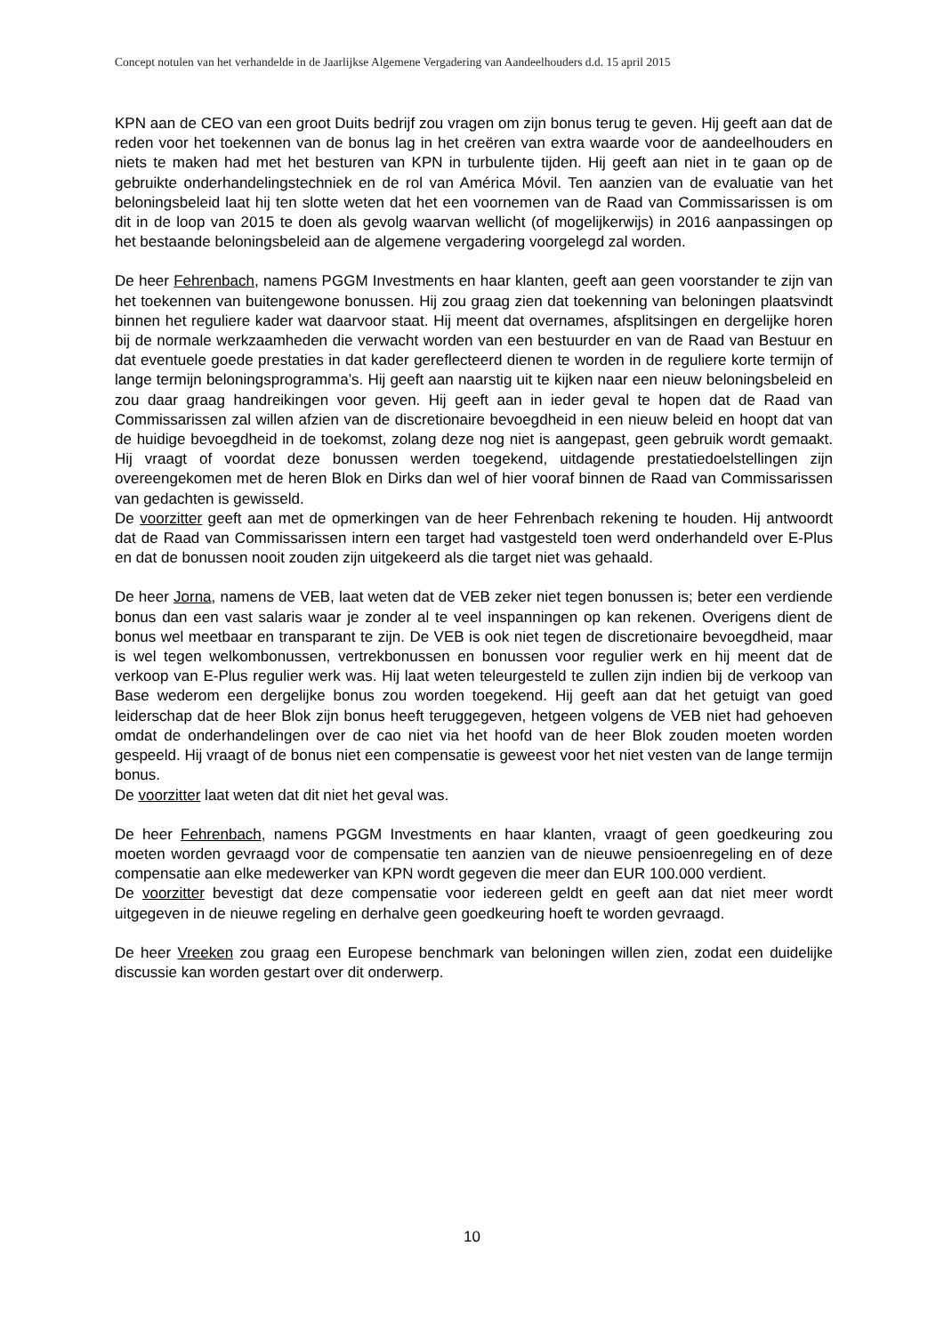Concept notulen van het verhandelde in de Jaarlijkse Algemene Vergadering van Aandeelhouders d.d. 15 april 2015
KPN aan de CEO van een groot Duits bedrijf zou vragen om zijn bonus terug te geven. Hij geeft aan dat de reden voor het toekennen van de bonus lag in het creëren van extra waarde voor de aandeelhouders en niets te maken had met het besturen van KPN in turbulente tijden. Hij geeft aan niet in te gaan op de gebruikte onderhandelingstechniek en de rol van América Móvil. Ten aanzien van de evaluatie van het beloningsbeleid laat hij ten slotte weten dat het een voornemen van de Raad van Commissarissen is om dit in de loop van 2015 te doen als gevolg waarvan wellicht (of mogelijkerwijs) in 2016 aanpassingen op het bestaande beloningsbeleid aan de algemene vergadering voorgelegd zal worden.
De heer Fehrenbach, namens PGGM Investments en haar klanten, geeft aan geen voorstander te zijn van het toekennen van buitengewone bonussen. Hij zou graag zien dat toekenning van beloningen plaatsvindt binnen het reguliere kader wat daarvoor staat. Hij meent dat overnames, afsplitsingen en dergelijke horen bij de normale werkzaamheden die verwacht worden van een bestuurder en van de Raad van Bestuur en dat eventuele goede prestaties in dat kader gereflecteerd dienen te worden in de reguliere korte termijn of lange termijn beloningsprogramma’s. Hij geeft aan naarstig uit te kijken naar een nieuw beloningsbeleid en zou daar graag handreikingen voor geven. Hij geeft aan in ieder geval te hopen dat de Raad van Commissarissen zal willen afzien van de discretionaire bevoegdheid in een nieuw beleid en hoopt dat van de huidige bevoegdheid in de toekomst, zolang deze nog niet is aangepast, geen gebruik wordt gemaakt. Hij vraagt of voordat deze bonussen werden toegekend, uitdagende prestatiedoelstellingen zijn overeengekomen met de heren Blok en Dirks dan wel of hier vooraf binnen de Raad van Commissarissen van gedachten is gewisseld.
De voorzitter geeft aan met de opmerkingen van de heer Fehrenbach rekening te houden. Hij antwoordt dat de Raad van Commissarissen intern een target had vastgesteld toen werd onderhandeld over E-Plus en dat de bonussen nooit zouden zijn uitgekeerd als die target niet was gehaald.
De heer Jorna, namens de VEB, laat weten dat de VEB zeker niet tegen bonussen is; beter een verdiende bonus dan een vast salaris waar je zonder al te veel inspanningen op kan rekenen. Overigens dient de bonus wel meetbaar en transparant te zijn. De VEB is ook niet tegen de discretionaire bevoegdheid, maar is wel tegen welkombonussen, vertrekbonussen en bonussen voor regulier werk en hij meent dat de verkoop van E-Plus regulier werk was. Hij laat weten teleurgesteld te zullen zijn indien bij de verkoop van Base wederom een dergelijke bonus zou worden toegekend. Hij geeft aan dat het getuigt van goed leiderschap dat de heer Blok zijn bonus heeft teruggegeven, hetgeen volgens de VEB niet had gehoeven omdat de onderhandelingen over de cao niet via het hoofd van de heer Blok zouden moeten worden gespeeld. Hij vraagt of de bonus niet een compensatie is geweest voor het niet vesten van de lange termijn bonus.
De voorzitter laat weten dat dit niet het geval was.
De heer Fehrenbach, namens PGGM Investments en haar klanten, vraagt of geen goedkeuring zou moeten worden gevraagd voor de compensatie ten aanzien van de nieuwe pensioenregeling en of deze compensatie aan elke medewerker van KPN wordt gegeven die meer dan EUR 100.000 verdient.
De voorzitter bevestigt dat deze compensatie voor iedereen geldt en geeft aan dat niet meer wordt uitgegeven in de nieuwe regeling en derhalve geen goedkeuring hoeft te worden gevraagd.
De heer Vreeken zou graag een Europese benchmark van beloningen willen zien, zodat een duidelijke discussie kan worden gestart over dit onderwerp.
10